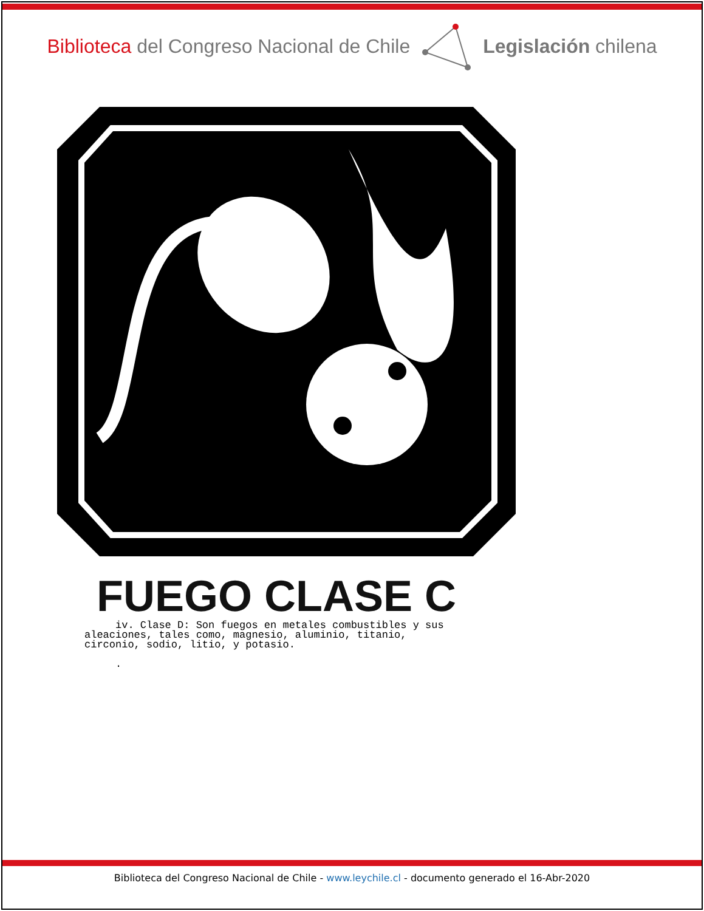Biblioteca del Congreso Nacional de Chile
Legislación chilena
FUEGO CLASE C
iv. Clase D: Son fuegos en metales combustibles y sus aleaciones, tales como, magnesio, aluminio, titanio, circonio, sodio, litio, y potasio. .
Biblioteca del Congreso Nacional de Chile - www.leychile.cl - documento generado el 16-Abr-2020